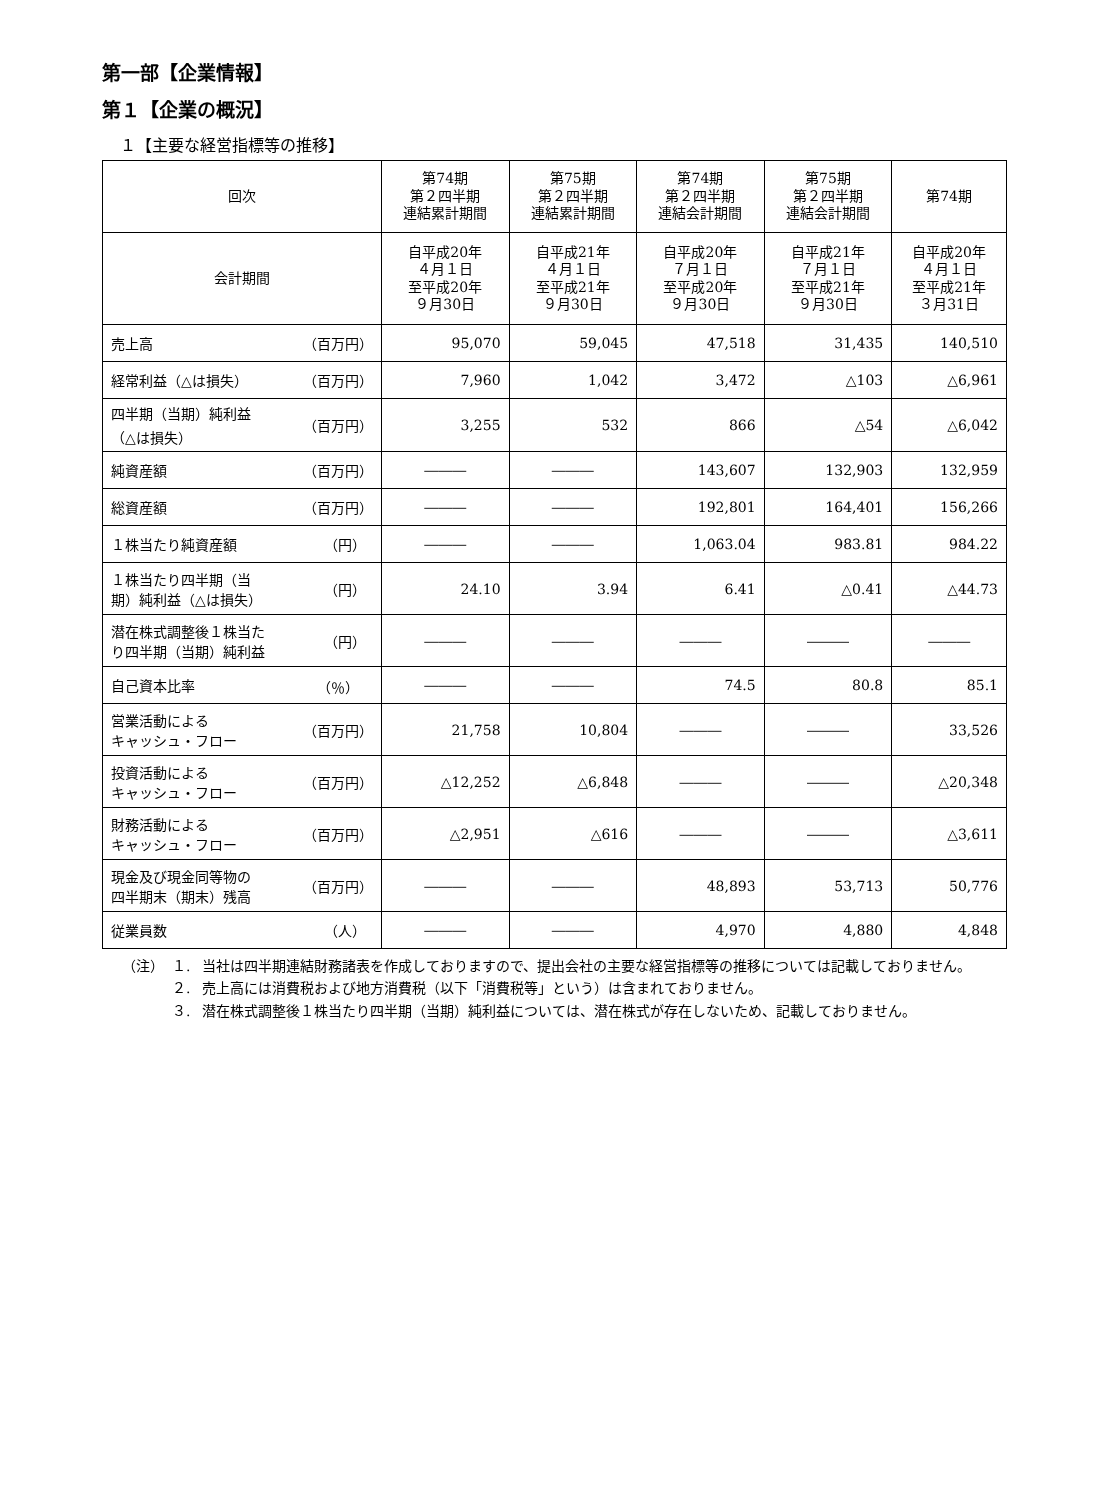第一部【企業情報】
第１【企業の概況】
１【主要な経営指標等の推移】
| 回次 | 第74期 第２四半期 連結累計期間 | 第75期 第２四半期 連結累計期間 | 第74期 第２四半期 連結会計期間 | 第75期 第２四半期 連結会計期間 | 第74期 |
| --- | --- | --- | --- | --- | --- |
| 会計期間 | 自平成20年 ４月１日 至平成20年 ９月30日 | 自平成21年 ４月１日 至平成21年 ９月30日 | 自平成20年 ７月１日 至平成20年 ９月30日 | 自平成21年 ７月１日 至平成21年 ９月30日 | 自平成20年 ４月１日 至平成21年 ３月31日 |
| 売上高 （百万円） | 95,070 | 59,045 | 47,518 | 31,435 | 140,510 |
| 経常利益（△は損失） （百万円） | 7,960 | 1,042 | 3,472 | △103 | △6,961 |
| 四半期（当期）純利益 （△は損失） （百万円） | 3,255 | 532 | 866 | △54 | △6,042 |
| 純資産額 （百万円） | ――― | ――― | 143,607 | 132,903 | 132,959 |
| 総資産額 （百万円） | ――― | ――― | 192,801 | 164,401 | 156,266 |
| １株当たり純資産額 （円） | ――― | ――― | 1,063.04 | 983.81 | 984.22 |
| １株当たり四半期（当 期）純利益（△は損失） （円） | 24.10 | 3.94 | 6.41 | △0.41 | △44.73 |
| 潜在株式調整後１株当た り四半期（当期）純利益 （円） | ――― | ――― | ――― | ――― | ――― |
| 自己資本比率 （％） | ――― | ――― | 74.5 | 80.8 | 85.1 |
| 営業活動による キャッシュ・フロー （百万円） | 21,758 | 10,804 | ――― | ――― | 33,526 |
| 投資活動による キャッシュ・フロー （百万円） | △12,252 | △6,848 | ――― | ――― | △20,348 |
| 財務活動による キャッシュ・フロー （百万円） | △2,951 | △616 | ――― | ――― | △3,611 |
| 現金及び現金同等物の 四半期末（期末）残高 （百万円） | ――― | ――― | 48,893 | 53,713 | 50,776 |
| 従業員数 （人） | ――― | ――― | 4,970 | 4,880 | 4,848 |
（注） １. 当社は四半期連結財務諸表を作成しておりますので、提出会社の主要な経営指標等の推移については記載しておりません。
２. 売上高には消費税および地方消費税（以下「消費税等」という）は含まれておりません。
３. 潜在株式調整後１株当たり四半期（当期）純利益については、潜在株式が存在しないため、記載しておりません。